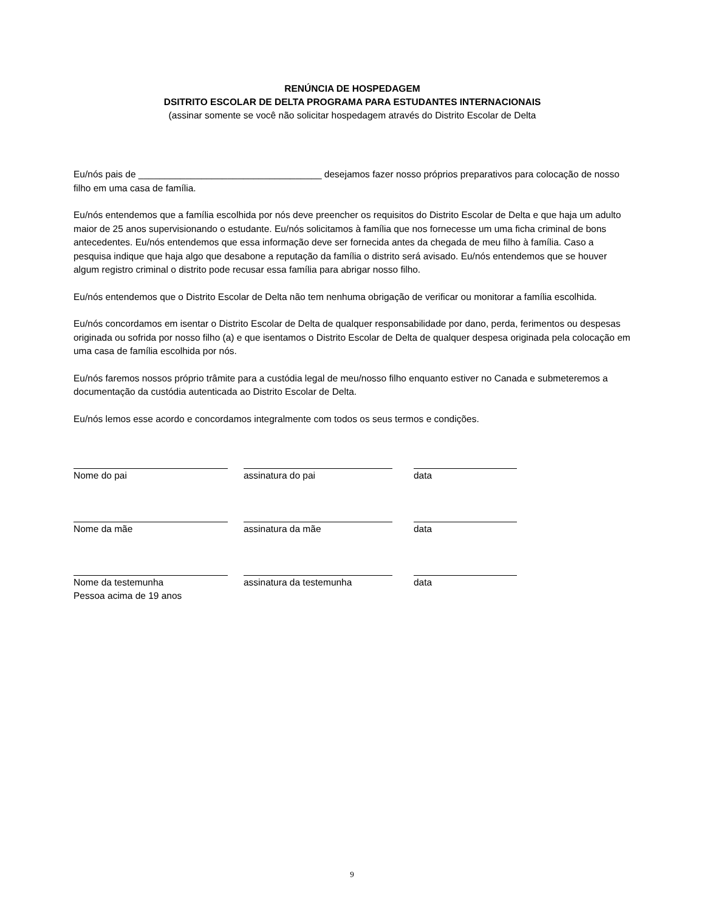RENÚNCIA DE HOSPEDAGEM
DSITRITO ESCOLAR DE DELTA PROGRAMA PARA ESTUDANTES INTERNACIONAIS
(assinar somente se você não solicitar hospedagem através do Distrito Escolar de Delta
Eu/nós pais de ___________________________________ desejamos fazer nosso próprios preparativos para colocação de nosso filho em uma casa de família.
Eu/nós entendemos que a família escolhida por nós deve preencher os requisitos do Distrito Escolar de Delta e que haja um adulto maior de 25 anos supervisionando o estudante. Eu/nós solicitamos à família que nos fornecesse um uma ficha criminal de bons antecedentes. Eu/nós entendemos que essa informação deve ser fornecida antes da chegada de meu filho à família. Caso a pesquisa indique que haja algo que desabone a reputação da família o distrito será avisado. Eu/nós entendemos que se houver algum registro criminal o distrito pode recusar essa família para abrigar nosso filho.
Eu/nós entendemos que o Distrito Escolar de Delta não tem nenhuma obrigação de verificar ou monitorar a família escolhida.
Eu/nós concordamos em isentar o Distrito Escolar de Delta de qualquer responsabilidade por dano, perda, ferimentos ou despesas originada ou sofrida por nosso filho (a) e que isentamos o Distrito Escolar de Delta de qualquer despesa originada pela colocação em uma casa de família escolhida por nós.
Eu/nós faremos nossos próprio trâmite para a custódia legal de meu/nosso filho enquanto estiver no Canada e submeteremos a documentação da custódia autenticada ao Distrito Escolar de Delta.
Eu/nós lemos esse acordo e concordamos integralmente com todos os seus termos e condições.
Nome do pai assinatura do pai data
Nome da mãe assinatura da mãe data
Nome da testemunha
Pessoa acima de 19 anos
assinatura da testemunha data
9